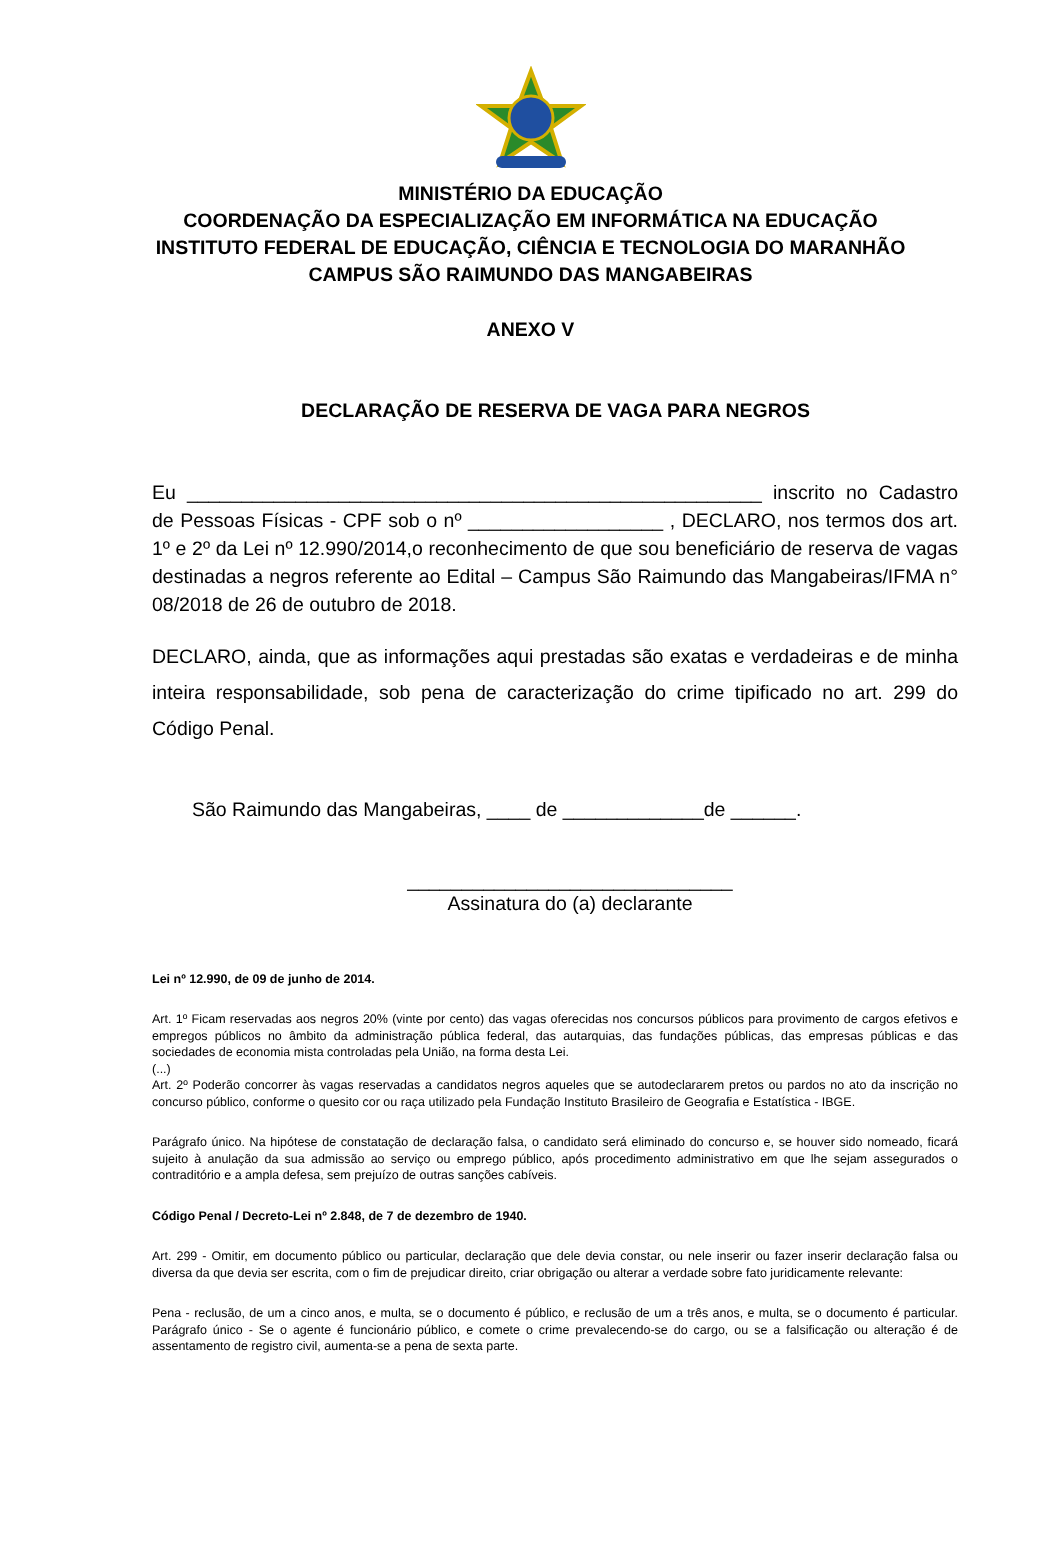MINISTÉRIO DA EDUCAÇÃO
COORDENAÇÃO DA ESPECIALIZAÇÃO EM INFORMÁTICA NA EDUCAÇÃO
INSTITUTO FEDERAL DE EDUCAÇÃO, CIÊNCIA E TECNOLOGIA DO MARANHÃO
CAMPUS SÃO RAIMUNDO DAS MANGABEIRAS
ANEXO V
DECLARAÇÃO DE RESERVA DE VAGA PARA NEGROS
Eu _____________________________________________________ inscrito no Cadastro de Pessoas Físicas - CPF sob o nº __________________ , DECLARO, nos termos dos art. 1º e 2º da Lei nº 12.990/2014,o reconhecimento de que sou beneficiário de reserva de vagas destinadas a negros referente ao Edital – Campus São Raimundo das Mangabeiras/IFMA n° 08/2018 de 26 de outubro de 2018.
DECLARO, ainda, que as informações aqui prestadas são exatas e verdadeiras e de minha inteira responsabilidade, sob pena de caracterização do crime tipificado no art. 299 do Código Penal.
São Raimundo das Mangabeiras, ____ de _____________de ______.
______________________________
Assinatura do (a) declarante
Lei nº 12.990, de 09 de junho de 2014.
Art. 1º Ficam reservadas aos negros 20% (vinte por cento) das vagas oferecidas nos concursos públicos para provimento de cargos efetivos e empregos públicos no âmbito da administração pública federal, das autarquias, das fundações públicas, das empresas públicas e das sociedades de economia mista controladas pela União, na forma desta Lei.
(...)
Art. 2º Poderão concorrer às vagas reservadas a candidatos negros aqueles que se autodeclararem pretos ou pardos no ato da inscrição no concurso público, conforme o quesito cor ou raça utilizado pela Fundação Instituto Brasileiro de Geografia e Estatística - IBGE.
Parágrafo único. Na hipótese de constatação de declaração falsa, o candidato será eliminado do concurso e, se houver sido nomeado, ficará sujeito à anulação da sua admissão ao serviço ou emprego público, após procedimento administrativo em que lhe sejam assegurados o contraditório e a ampla defesa, sem prejuízo de outras sanções cabíveis.
Código Penal / Decreto-Lei nº 2.848, de 7 de dezembro de 1940.
Art. 299 - Omitir, em documento público ou particular, declaração que dele devia constar, ou nele inserir ou fazer inserir declaração falsa ou diversa da que devia ser escrita, com o fim de prejudicar direito, criar obrigação ou alterar a verdade sobre fato juridicamente relevante:
Pena - reclusão, de um a cinco anos, e multa, se o documento é público, e reclusão de um a três anos, e multa, se o documento é particular. Parágrafo único - Se o agente é funcionário público, e comete o crime prevalecendo-se do cargo, ou se a falsificação ou alteração é de assentamento de registro civil, aumenta-se a pena de sexta parte.